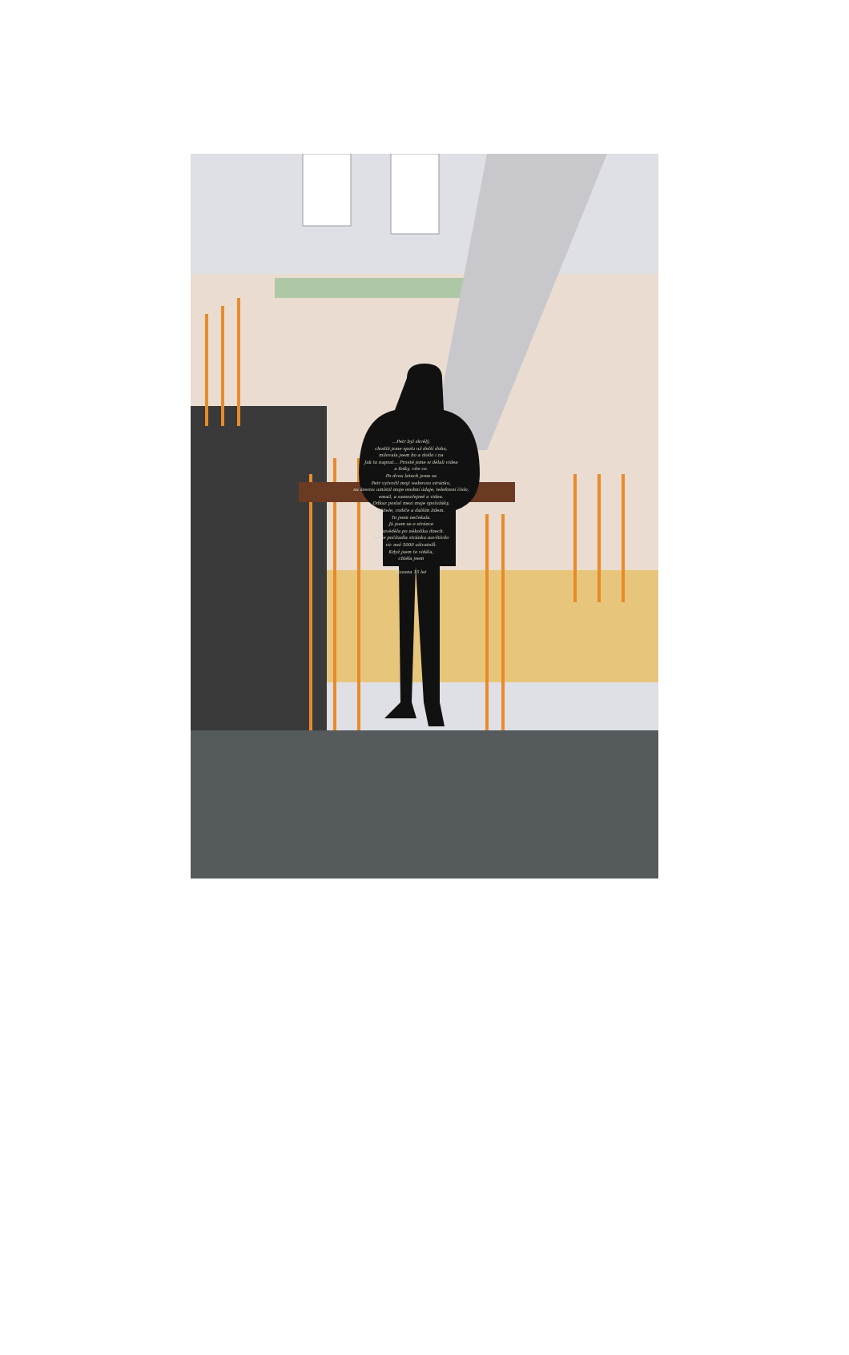…Petr byl skvělý,
chodili jsme spolu už delší dobu,
milovala jsem ho a došlo i na
Jak to napsat… Prostě jsme si dělali videa
a fotky, víte co.
Po dvou letech jsme se
Petr vytvořil moji webovou stránku,
na kterou umístil moje osobní údaje, telefonní číslo,
email, a samozřejmě a videa.
Odkaz poslal mezi moje spolužáky,
učitele, rodiče a dalším lidem.
To jsem nečekala.
Já jsem se o stránce
dozvěděla po několika dnech.
Podle počítadla stránku navštívilo
víc než 5000 uživatelů.
Když jsem to viděla,
chtěla jsem
Zuzana 15 let